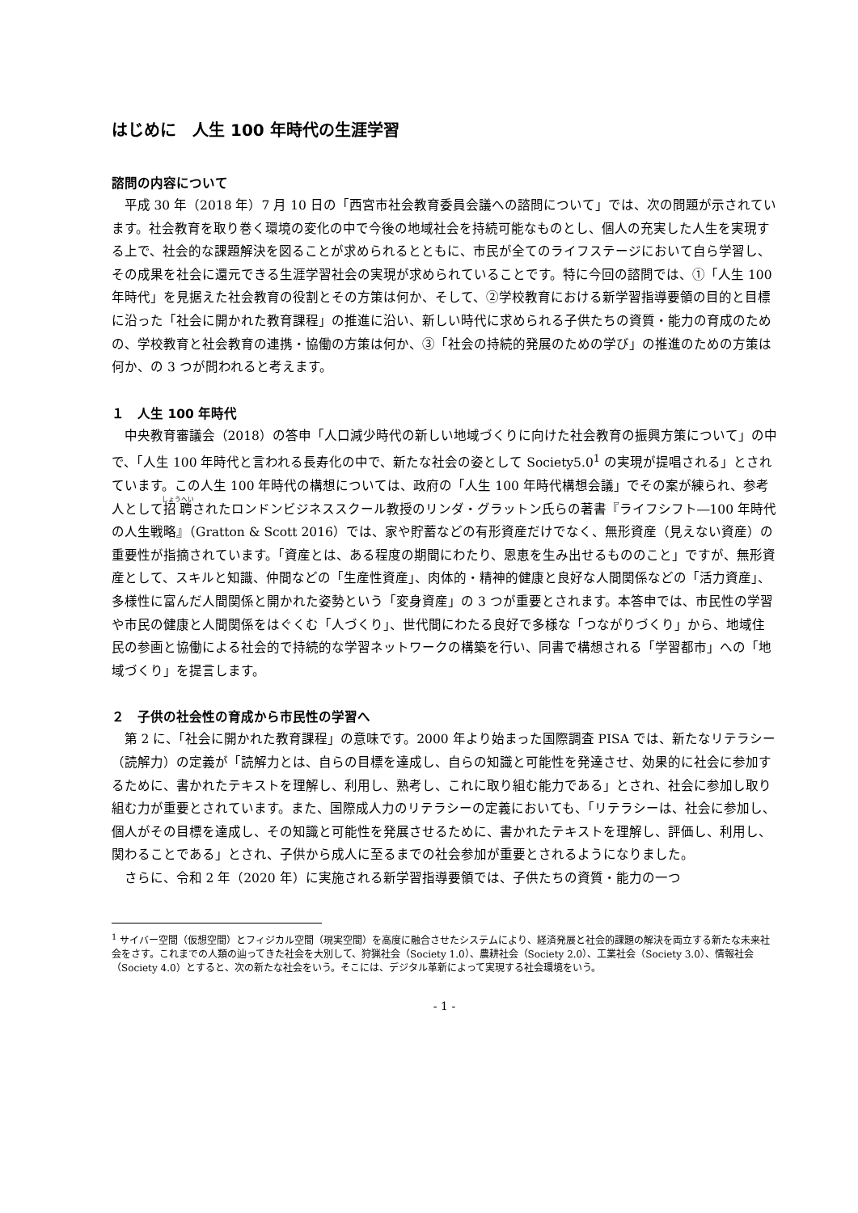はじめに　人生 100 年時代の生涯学習
諮問の内容について
平成 30 年（2018 年）7 月 10 日の「西宮市社会教育委員会議への諮問について」では、次の問題が示されています。社会教育を取り巻く環境の変化の中で今後の地域社会を持続可能なものとし、個人の充実した人生を実現する上で、社会的な課題解決を図ることが求められるとともに、市民が全てのライフステージにおいて自ら学習し、その成果を社会に還元できる生涯学習社会の実現が求められていることです。特に今回の諮問では、①「人生 100 年時代」を見据えた社会教育の役割とその方策は何か、そして、②学校教育における新学習指導要領の目的と目標に沿った「社会に開かれた教育課程」の推進に沿い、新しい時代に求められる子供たちの資質・能力の育成のための、学校教育と社会教育の連携・協働の方策は何か、③「社会の持続的発展のための学び」の推進のための方策は何か、の 3 つが問われると考えます。
１　人生 100 年時代
中央教育審議会（2018）の答申「人口減少時代の新しい地域づくりに向けた社会教育の振興方策について」の中で、「人生 100 年時代と言われる長寿化の中で、新たな社会の姿として Society5.0<sup>1</sup> の実現が提唱される」とされています。この人生 100 年時代の構想については、政府の「人生 100 年時代構想会議」でその案が練られ、参考人として招聘されたロンドンビジネススクール教授のリンダ・グラットン氏らの著書『ライフシフト―100 年時代の人生戦略』（Gratton & Scott 2016）では、家や貯蓄などの有形資産だけでなく、無形資産（見えない資産）の重要性が指摘されています。「資産とは、ある程度の期間にわたり、恩恵を生み出せるもののこと」ですが、無形資産として、スキルと知識、仲間などの「生産性資産」、肉体的・精神的健康と良好な人間関係などの「活力資産」、多様性に富んだ人間関係と開かれた姿勢という「変身資産」の 3 つが重要とされます。本答申では、市民性の学習や市民の健康と人間関係をはぐくむ「人づくり」、世代間にわたる良好で多様な「つながりづくり」から、地域住民の参画と協働による社会的で持続的な学習ネットワークの構築を行い、同書で構想される「学習都市」への「地域づくり」を提言します。
２　子供の社会性の育成から市民性の学習へ
第 2 に、「社会に開かれた教育課程」の意味です。2000 年より始まった国際調査 PISA では、新たなリテラシー（読解力）の定義が「読解力とは、自らの目標を達成し、自らの知識と可能性を発達させ、効果的に社会に参加するために、書かれたテキストを理解し、利用し、熟考し、これに取り組む能力である」とされ、社会に参加し取り組む力が重要とされています。また、国際成人力のリテラシーの定義においても、「リテラシーは、社会に参加し、個人がその目標を達成し、その知識と可能性を発展させるために、書かれたテキストを理解し、評価し、利用し、関わることである」とされ、子供から成人に至るまでの社会参加が重要とされるようになりました。
さらに、令和 2 年（2020 年）に実施される新学習指導要領では、子供たちの資質・能力の一つ
<sup>1</sup> サイバー空間（仮想空間）とフィジカル空間（現実空間）を高度に融合させたシステムにより、経済発展と社会的課題の解決を両立する新たな未来社会をさす。これまでの人類の辿ってきた社会を大別して、狩猟社会（Society 1.0）、農耕社会（Society 2.0）、工業社会（Society 3.0）、情報社会（Society 4.0）とすると、次の新たな社会をいう。そこには、デジタル革新によって実現する社会環境をいう。
- 1 -